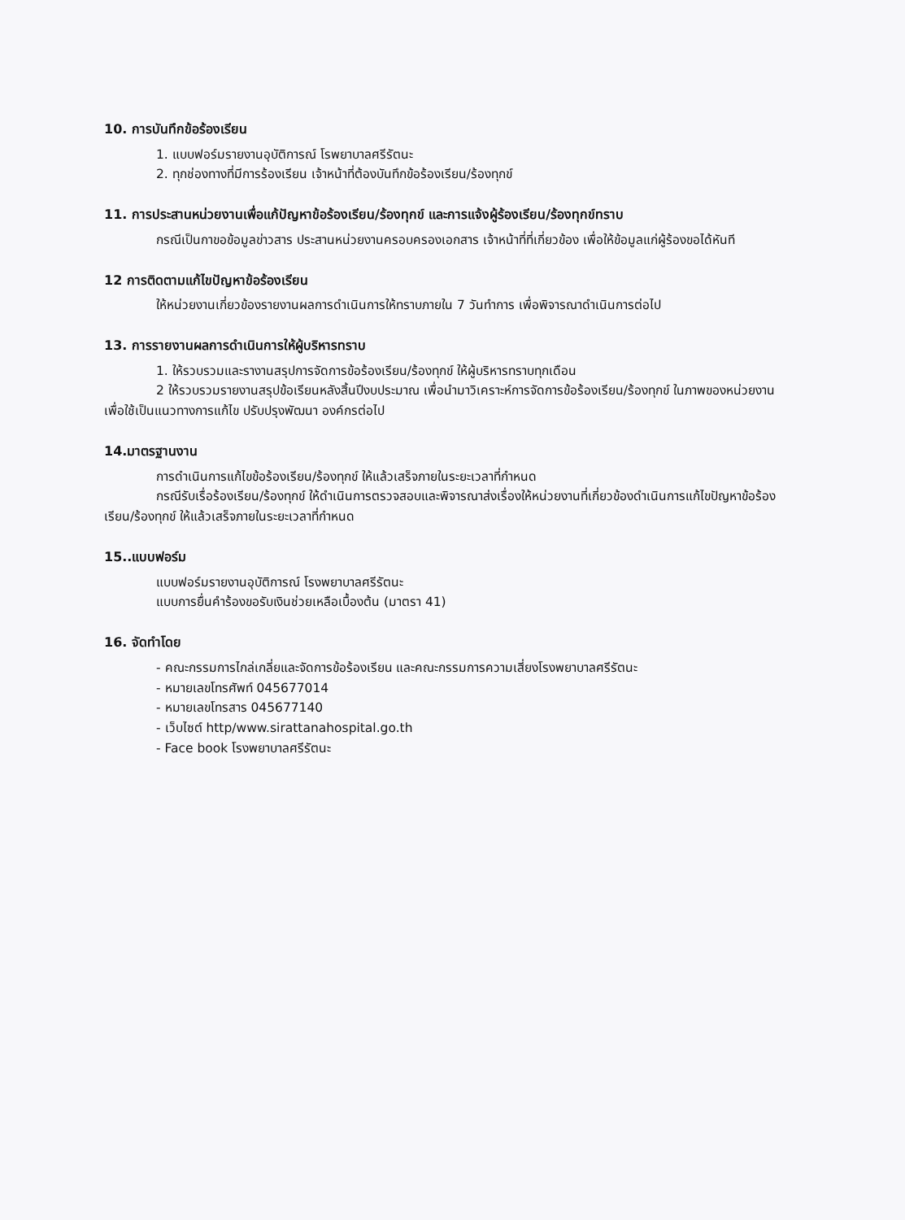10. การบันทึกข้อร้องเรียน
1. แบบฟอร์มรายงานอุบัติการณ์ โรพยาบาลศรีรัตนะ
2. ทุกช่องทางที่มีการร้องเรียน เจ้าหน้าที่ต้องบันทึกข้อร้องเรียน/ร้องทุกข์
11. การประสานหน่วยงานเพื่อแก้ปัญหาข้อร้องเรียน/ร้องทุกข์ และการแจ้งผู้ร้องเรียน/ร้องทุกข์ทราบ
กรณีเป็นกาขอข้อมูลข่าวสาร ประสานหน่วยงานครอบครองเอกสาร เจ้าหน้าที่ที่เกี่ยวข้อง เพื่อให้ข้อมูลแก่ผู้ร้องขอได้หันที
12 การติดตามแก้ไขปัญหาข้อร้องเรียน
ให้หน่วยงานเกี่ยวข้องรายงานผลการดำเนินการให้ทราบภายใน 7 วันทำการ เพื่อพิจารณาดำเนินการต่อไป
13. การรายงานผลการดำเนินการให้ผู้บริหารทราบ
1. ให้รวบรวมและรางานสรุปการจัดการข้อร้องเรียน/ร้องทุกข์ ให้ผู้บริหารทราบทุกเดือน
2 ให้รวบรวมรายงานสรุปข้อเรียนหลังสิ้นปีงบประมาณ เพื่อนำมาวิเคราะห์การจัดการข้อร้องเรียน/ร้องทุกข์ ในภาพของหน่วยงาน เพื่อใช้เป็นแนวทางการแก้ไข ปรับปรุงพัฒนา องค์กรต่อไป
14.มาตรฐานงาน
การดำเนินการแก้ไขข้อร้องเรียน/ร้องทุกข์ ให้แล้วเสร็จภายในระยะเวลาที่กำหนด
กรณีรับเรื่อร้องเรียน/ร้องทุกข์ ให้ดำเนินการตรวจสอบและพิจารณาส่งเรื่องให้หน่วยงานที่เกี่ยวข้องดำเนินการแก้ไขปัญหาข้อร้องเรียน/ร้องทุกข์ ให้แล้วเสร็จภายในระยะเวลาที่กำหนด
15..แบบฟอร์ม
แบบฟอร์มรายงานอุบัติการณ์ โรงพยาบาลศรีรัตนะ
แบบการยื่นคำร้องขอรับเงินช่วยเหลือเบื้องต้น (มาตรา 41)
16. จัดทำโดย
- คณะกรรมการไกล่เกลี่ยและจัดการข้อร้องเรียน และคณะกรรมการความเสี่ยงโรงพยาบาลศรีรัตนะ
- หมายเลขโทรศัพท์ 045677014
- หมายเลขโทรสาร 045677140
- เว็บไซต์ http/www.sirattanahospital.go.th
- Face book โรงพยาบาลศรีรัตนะ